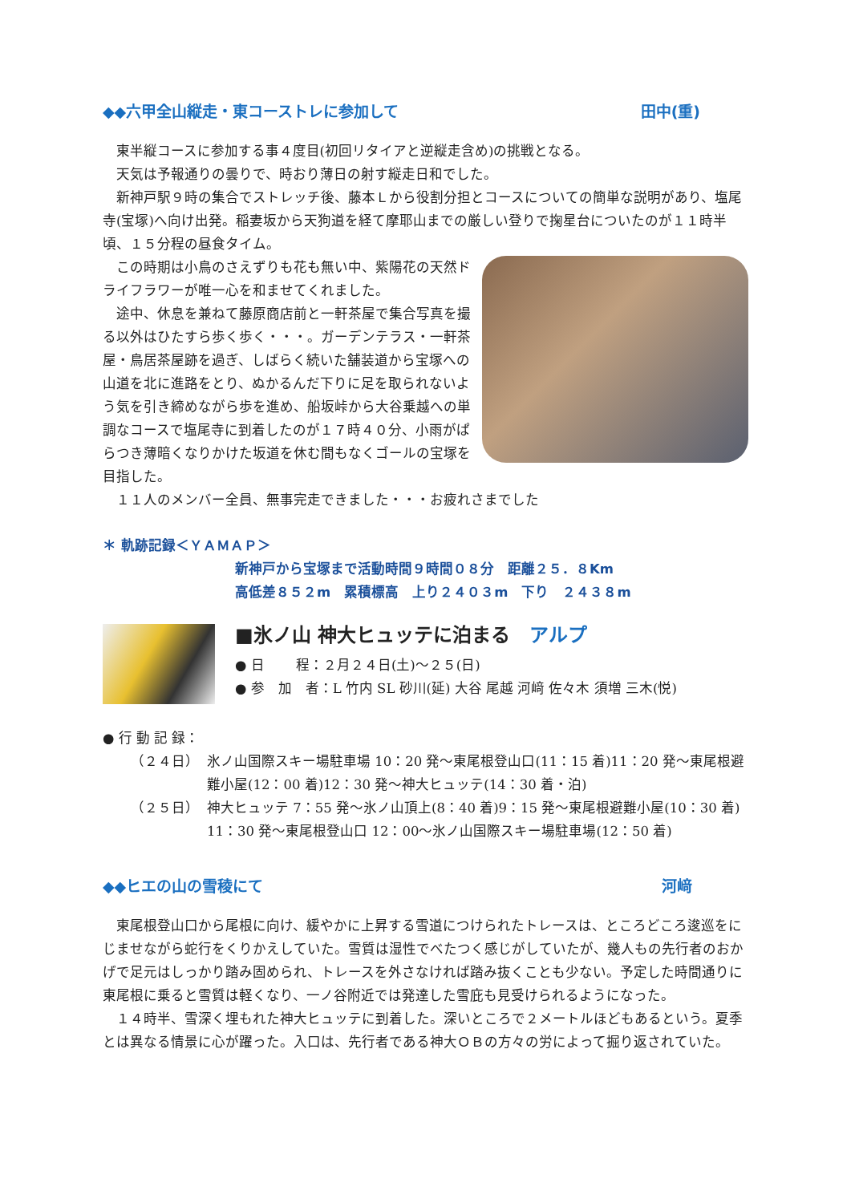◆◆六甲全山縦走・東コーストレに参加して 田中(重)
東半縦コースに参加する事４度目(初回リタイアと逆縦走含め)の挑戦となる。
天気は予報通りの曇りで、時おり薄日の射す縦走日和でした。
新神戸駅９時の集合でストレッチ後、藤本Ｌから役割分担とコースについての簡単な説明があり、塩尾寺(宝塚)へ向け出発。稲妻坂から天狗道を経て摩耶山までの厳しい登りで掬星台についたのが１１時半頃、１５分程の昼食タイム。
この時期は小鳥のさえずりも花も無い中、紫陽花の天然ドライフラワーが唯一心を和ませてくれました。
途中、休息を兼ねて藤原商店前と一軒茶屋で集合写真を撮る以外はひたすら歩く歩く・・・。ガーデンテラス・一軒茶屋・鳥居茶屋跡を過ぎ、しばらく続いた舗装道から宝塚への山道を北に進路をとり、ぬかるんだ下りに足を取られないよう気を引き締めながら歩を進め、船坂峠から大谷乗越への単調なコースで塩尾寺に到着したのが１７時４０分、小雨がぱらつき薄暗くなりかけた坂道を休む間もなくゴールの宝塚を目指した。
１１人のメンバー全員、無事完走できました・・・お疲れさまでした
＊ 軌跡記録＜ＹＡＭＡＰ＞
新神戸から宝塚まで活動時間９時間０８分　距離２５．８Km
高低差８５２m　累積標高　上り２４０３m　下り　２４３８m
■氷ノ山 神大ヒュッテに泊まる　アルプ
● 日　　 程：２月２４日(土)～２５(日)
● 参　加　者：L 竹内 SL 砂川(延) 大谷 尾越 河﨑 佐々木 須増 三木(悦)
● 行 動 記 録：
（２４日） 氷ノ山国際スキー場駐車場 10：20 発～東尾根登山口(11：15 着)11：20 発～東尾根避難小屋(12：00 着)12：30 発～神大ヒュッテ(14：30 着・泊)
（２５日） 神大ヒュッテ 7：55 発～氷ノ山頂上(8：40 着)9：15 発～東尾根避難小屋(10：30 着) 11：30 発～東尾根登山口 12：00～氷ノ山国際スキー場駐車場(12：50 着)
◆◆ヒエの山の雪稜にて 河﨑
東尾根登山口から尾根に向け、緩やかに上昇する雪道につけられたトレースは、ところどころ逡巡をにじませながら蛇行をくりかえしていた。雪質は湿性でべたつく感じがしていたが、幾人もの先行者のおかげで足元はしっかり踏み固められ、トレースを外さなければ踏み抜くことも少ない。予定した時間通りに東尾根に乗ると雪質は軽くなり、一ノ谷附近では発達した雪庇も見受けられるようになった。
１４時半、雪深く埋もれた神大ヒュッテに到着した。深いところで２メートルほどもあるという。夏季とは異なる情景に心が躍った。入口は、先行者である神大ＯＢの方々の労によって掘り返されていた。